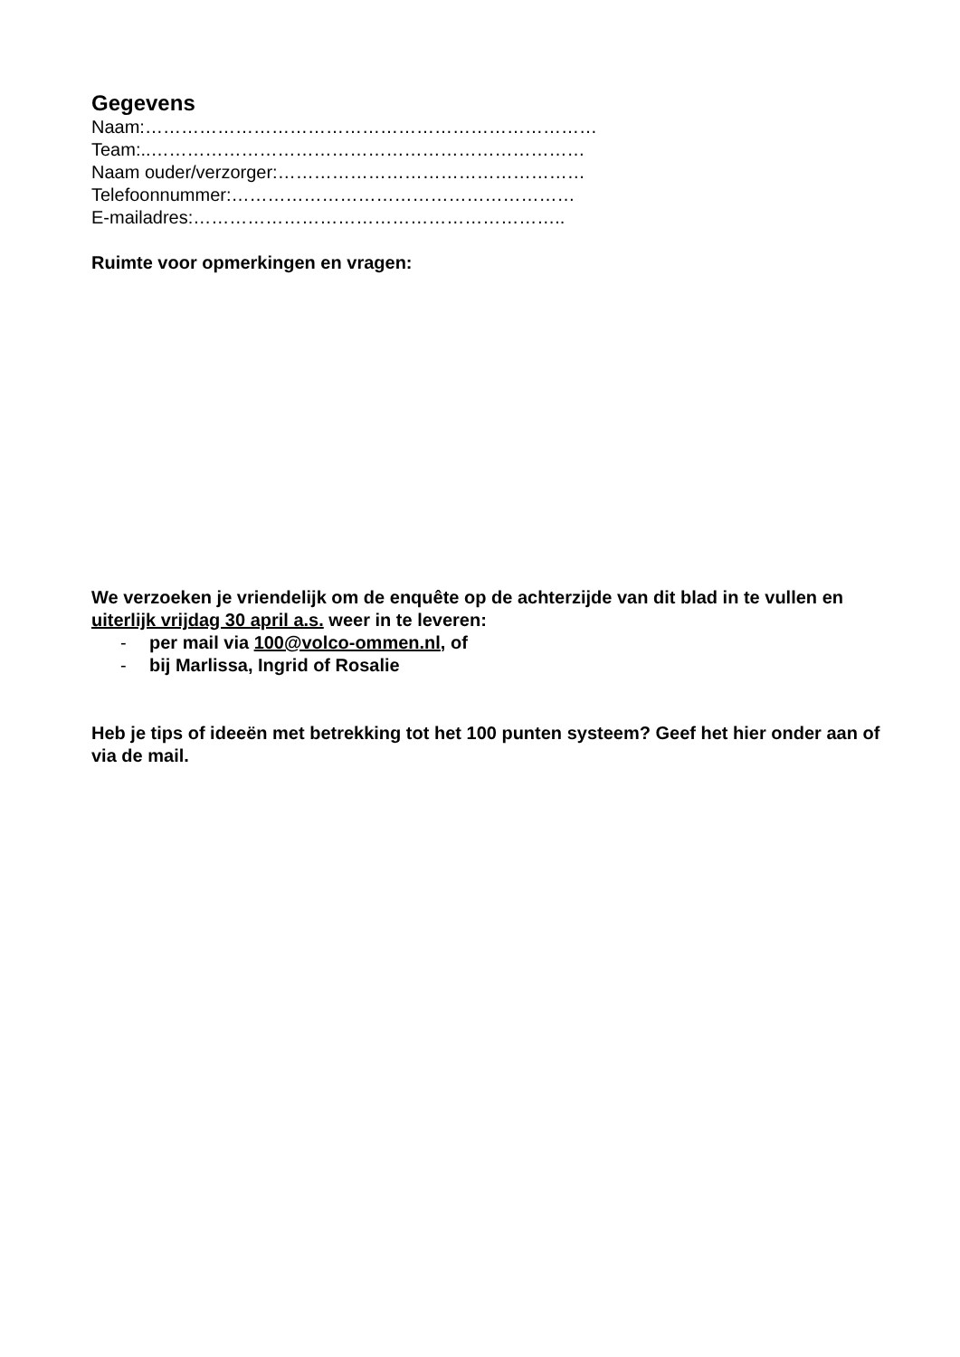Gegevens
Naam:…………………………………………………………………
Team:..………………………………………………………………
Naam ouder/verzorger:……………………………………………
Telefoonnummer:…………………………………………………
E-mailadres:……………………………………………………..
Ruimte voor opmerkingen en vragen:
We verzoeken je vriendelijk om de enquête op de achterzijde van dit blad in te vullen en uiterlijk vrijdag 30 april a.s. weer in te leveren:
- per mail via 100@volco-ommen.nl, of
- bij Marlissa, Ingrid of Rosalie
Heb je tips of ideeën met betrekking tot het 100 punten systeem? Geef het hier onder aan of via de mail.